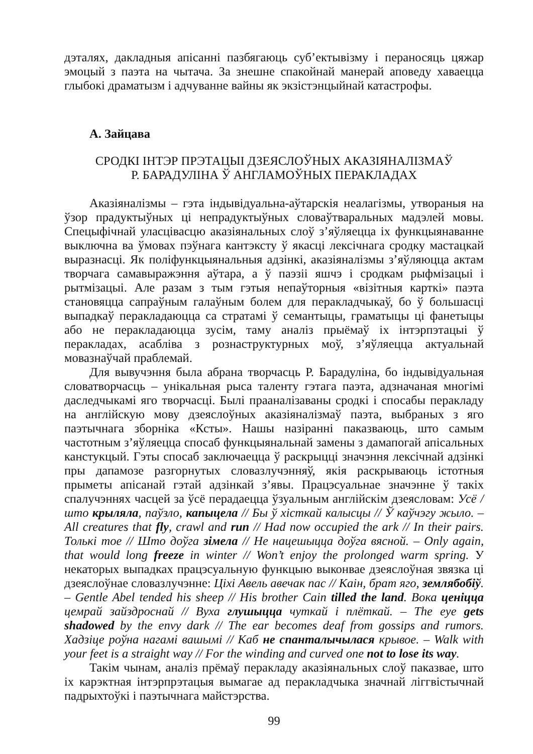дэталях, дакладныя апісанні пазбягаюць суб’ектывізму і пераносяць цяжар эмоцый з паэта на чытача. За знешне спакойнай манерай аповеду хаваецца глыбокі драматызм і адчуванне вайны як экзістэнцыйнай катастрофы.
А. Зайцава
СРОДКІ ІНТЭР ПРЭТАЦЫІ ДЗЕЯСЛОЎНЫХ АКАЗІЯНАЛІЗМАЎ
Р. БАРАДУЛІНА Ў АНГЛАМОЎНЫХ ПЕРАКЛАДАХ
Аказіяналізмы – гэта індывідуальна-аўтарскія неалагізмы, утвораныя на ўзор прадуктыўных ці непрадуктыўных словаўтваральных мадэлей мовы. Спецыфічнай уласцівасцю аказіянальных слоў з’яўляецца іх функцыянаванне выключна ва ўмовах пэўнага кантэксту ў якасці лексічнага сродку мастацкай выразнасці. Як поліфункцыянальныя адзінкі, аказіяналізмы з’яўляюцца актам творчага самавыражэння аўтара, а ў паэзіі яшчэ і сродкам рыфмізацыі і рытмізацыі. Але разам з тым гэтыя непаўторныя «візітныя карткі» паэта становяцца сапраўным галаўным болем для перакладчыкаў, бо ў большасці выпадкаў перакладаюцца са стратамі ў семантыцы, граматыцы ці фанетыцы або не перакладаюцца зусім, таму аналіз прыёмаў іх інтэрпэтацыі ў перакладах, асабліва з рознаструктурных моў, з’яўляецца актуальнай мовазнаўчай праблемай.
Для вывучэння была абрана творчасць Р. Барадуліна, бо індывідуальная словатворчасць – унікальная рыса таленту гэтага паэта, адзначаная многімі даследчыкамі яго творчасці. Былі прааналізаваны сродкі і спосабы перакладу на англійскую мову дзеяслоўных аказіяналізмаў паэта, выбраных з яго паэтычнага зборніка «Ксты». Нашы назіранні паказваюць, што самым частотным з’яўляецца спосаб функцыянальнай замены з дамапогай апісальных канстукцый. Гэты спосаб заключаецца ў раскрыцці значэння лексічнай адзінкі пры дапамозе разгорнутых словазлучэнняў, якія раскрываюць істотныя прыметы апісанай гэтай адзінкай з’явы. Працэсуальнае значэнне ў такіх спалучэннях часцей за ўсё перадаецца ўзуальным англійскім дзеясловам: Усё / што крыляла, паўзло, капыцела // Бы ў хісткай калысцы // Ў каўчэгу жыло. – All creatures that fly, crawl and run // Had now occupied the ark // In their pairs. Толькі тое // Што доўга зімела // Не нацешыцца доўга вясной. – Only again, that would long freeze in winter // Won’t enjoy the prolonged warm spring. У некаторых выпадках працэсуальную функцыю выконвае дзеяслоўная звязка ці дзеяслоўнае словазлучэнне: Ціхі Авель авечак пас // Каін, брат яго, землябобіў. – Gentle Abel tended his sheep // His brother Cain tilled the land. Вока ценіцца цемрай зайздроснай // Вуха глушыцца чуткай і плёткай. – The eye gets shadowed by the envy dark // The ear becomes deaf from gossips and rumors. Хадзіце роўна нагамі вашымі // Каб не спанталычылася крывое. – Walk with your feet is a straight way // For the winding and curved one not to lose its way.
Такім чынам, аналіз прёмаў перакладу аказіянальных слоў паказвае, што іх карэктная інтэрпрэтацыя вымагае ад перакладчыка значнай ліггвістычнай падрыхтоўкі і паэтычнага майстэрства.
99